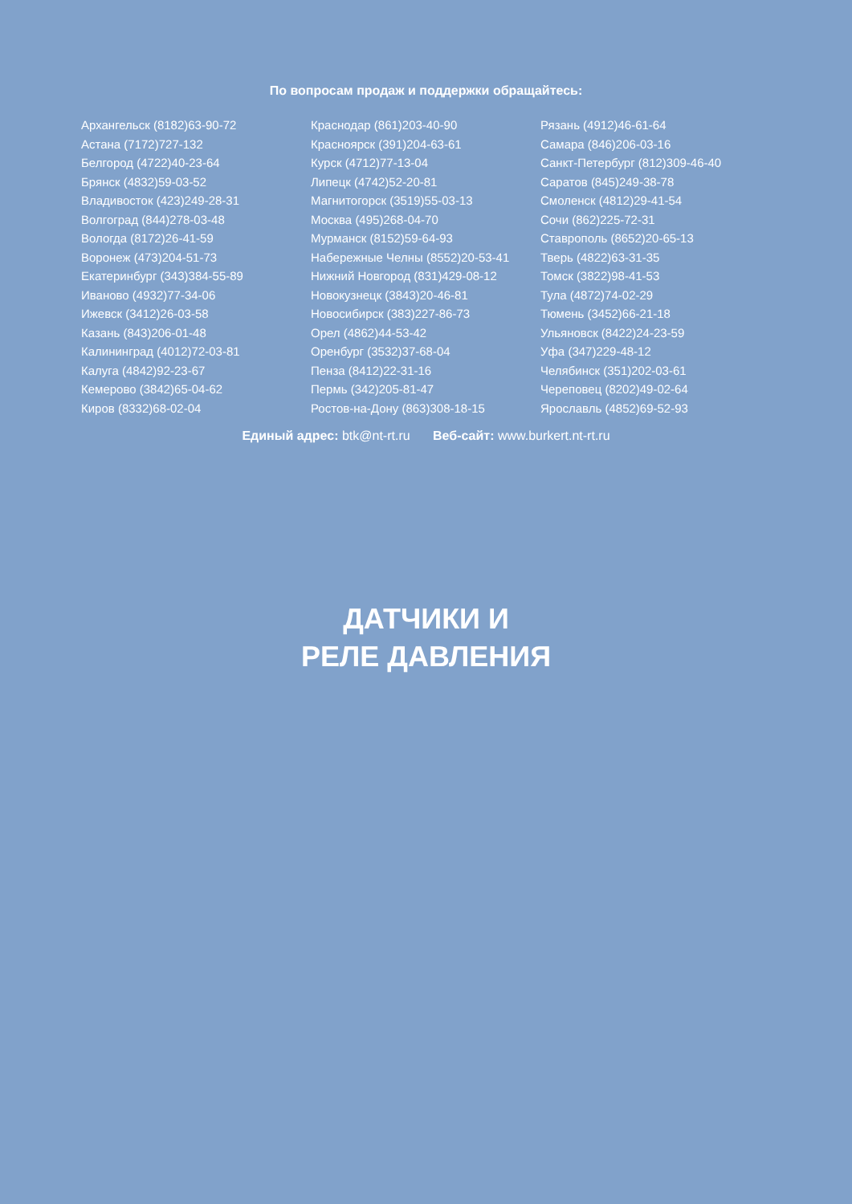По вопросам продаж и поддержки обращайтесь:
| Архангельск (8182)63-90-72 | Краснодар (861)203-40-90 | Рязань (4912)46-61-64 |
| Астана (7172)727-132 | Красноярск (391)204-63-61 | Самара (846)206-03-16 |
| Белгород (4722)40-23-64 | Курск (4712)77-13-04 | Санкт-Петербург (812)309-46-40 |
| Брянск (4832)59-03-52 | Липецк (4742)52-20-81 | Саратов (845)249-38-78 |
| Владивосток (423)249-28-31 | Магнитогорск (3519)55-03-13 | Смоленск (4812)29-41-54 |
| Волгоград (844)278-03-48 | Москва (495)268-04-70 | Сочи (862)225-72-31 |
| Вологда (8172)26-41-59 | Мурманск (8152)59-64-93 | Ставрополь (8652)20-65-13 |
| Воронеж (473)204-51-73 | Набережные Челны (8552)20-53-41 | Тверь (4822)63-31-35 |
| Екатеринбург (343)384-55-89 | Нижний Новгород (831)429-08-12 | Томск (3822)98-41-53 |
| Иваново (4932)77-34-06 | Новокузнецк (3843)20-46-81 | Тула (4872)74-02-29 |
| Ижевск (3412)26-03-58 | Новосибирск (383)227-86-73 | Тюмень (3452)66-21-18 |
| Казань (843)206-01-48 | Орел (4862)44-53-42 | Ульяновск (8422)24-23-59 |
| Калининград (4012)72-03-81 | Оренбург (3532)37-68-04 | Уфа (347)229-48-12 |
| Калуга (4842)92-23-67 | Пенза (8412)22-31-16 | Челябинск (351)202-03-61 |
| Кемерово (3842)65-04-62 | Пермь (342)205-81-47 | Череповец (8202)49-02-64 |
| Киров (8332)68-02-04 | Ростов-на-Дону (863)308-18-15 | Ярославль (4852)69-52-93 |
Единый адрес: btk@nt-rt.ru Веб-сайт: www.burkert.nt-rt.ru
ДАТЧИКИ И
РЕЛЕ ДАВЛЕНИЯ